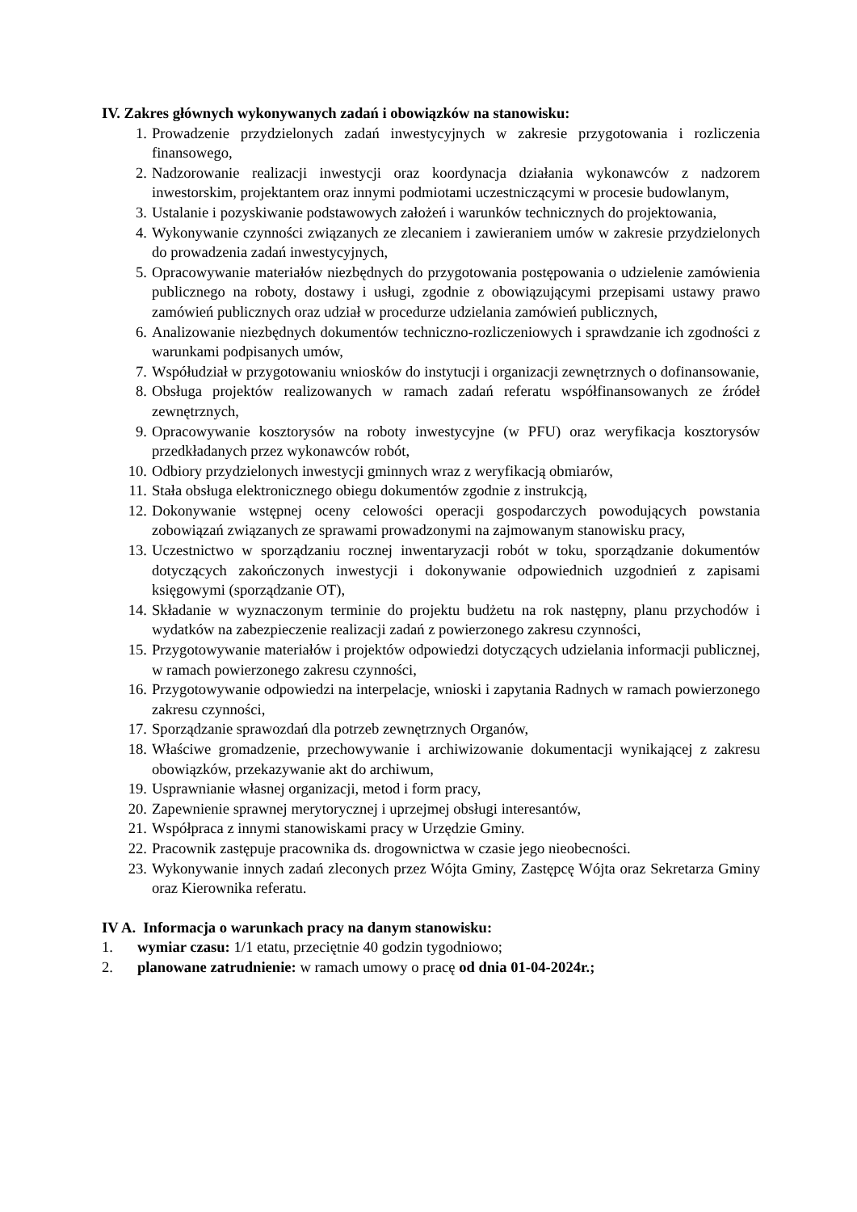IV. Zakres głównych wykonywanych zadań i obowiązków na stanowisku:
1. Prowadzenie przydzielonych zadań inwestycyjnych w zakresie przygotowania i rozliczenia finansowego,
2. Nadzorowanie realizacji inwestycji oraz koordynacja działania wykonawców z nadzorem inwestorskim, projektantem oraz innymi podmiotami uczestniczącymi w procesie budowlanym,
3. Ustalanie i pozyskiwanie podstawowych założeń i warunków technicznych do projektowania,
4. Wykonywanie czynności związanych ze zlecaniem i zawieraniem umów w zakresie przydzielonych do prowadzenia zadań inwestycyjnych,
5. Opracowywanie materiałów niezbędnych do przygotowania postępowania o udzielenie zamówienia publicznego na roboty, dostawy i usługi, zgodnie z obowiązującymi przepisami ustawy prawo zamówień publicznych oraz udział w procedurze udzielania zamówień publicznych,
6. Analizowanie niezbędnych dokumentów techniczno-rozliczeniowych i sprawdzanie ich zgodności z warunkami podpisanych umów,
7. Współudział w przygotowaniu wniosków do instytucji i organizacji zewnętrznych o dofinansowanie,
8. Obsługa projektów realizowanych w ramach zadań referatu współfinansowanych ze źródeł zewnętrznych,
9. Opracowywanie kosztorysów na roboty inwestycyjne (w PFU) oraz weryfikacja kosztorysów przedkładanych przez wykonawców robót,
10. Odbiory przydzielonych inwestycji gminnych wraz z weryfikacją obmiarów,
11. Stała obsługa elektronicznego obiegu dokumentów zgodnie z instrukcją,
12. Dokonywanie wstępnej oceny celowości operacji gospodarczych powodujących powstania zobowiązań związanych ze sprawami prowadzonymi na zajmowanym stanowisku pracy,
13. Uczestnictwo w sporządzaniu rocznej inwentaryzacji robót w toku, sporządzanie dokumentów dotyczących zakończonych inwestycji i dokonywanie odpowiednich uzgodnień z zapisami księgowymi (sporządzanie OT),
14. Składanie w wyznaczonym terminie do projektu budżetu na rok następny, planu przychodów i wydatków na zabezpieczenie realizacji zadań z powierzonego zakresu czynności,
15. Przygotowywanie materiałów i projektów odpowiedzi dotyczących udzielania informacji publicznej, w ramach powierzonego zakresu czynności,
16. Przygotowywanie odpowiedzi na interpelacje, wnioski i zapytania Radnych w ramach powierzonego zakresu czynności,
17. Sporządzanie sprawozdań dla potrzeb zewnętrznych Organów,
18. Właściwe gromadzenie, przechowywanie i archiwizowanie dokumentacji wynikającej z zakresu obowiązków, przekazywanie akt do archiwum,
19. Usprawnianie własnej organizacji, metod i form pracy,
20. Zapewnienie sprawnej merytorycznej i uprzejmej obsługi interesantów,
21. Współpraca z innymi stanowiskami pracy w Urzędzie Gminy.
22. Pracownik zastępuje pracownika ds. drogownictwa w czasie jego nieobecności.
23. Wykonywanie innych zadań zleconych przez Wójta Gminy, Zastępcę Wójta oraz Sekretarza Gminy oraz Kierownika referatu.
IV A. Informacja o warunkach pracy na danym stanowisku:
1. wymiar czasu: 1/1 etatu, przeciętnie 40 godzin tygodniowo;
2. planowane zatrudnienie: w ramach umowy o pracę od dnia 01-04-2024r.;